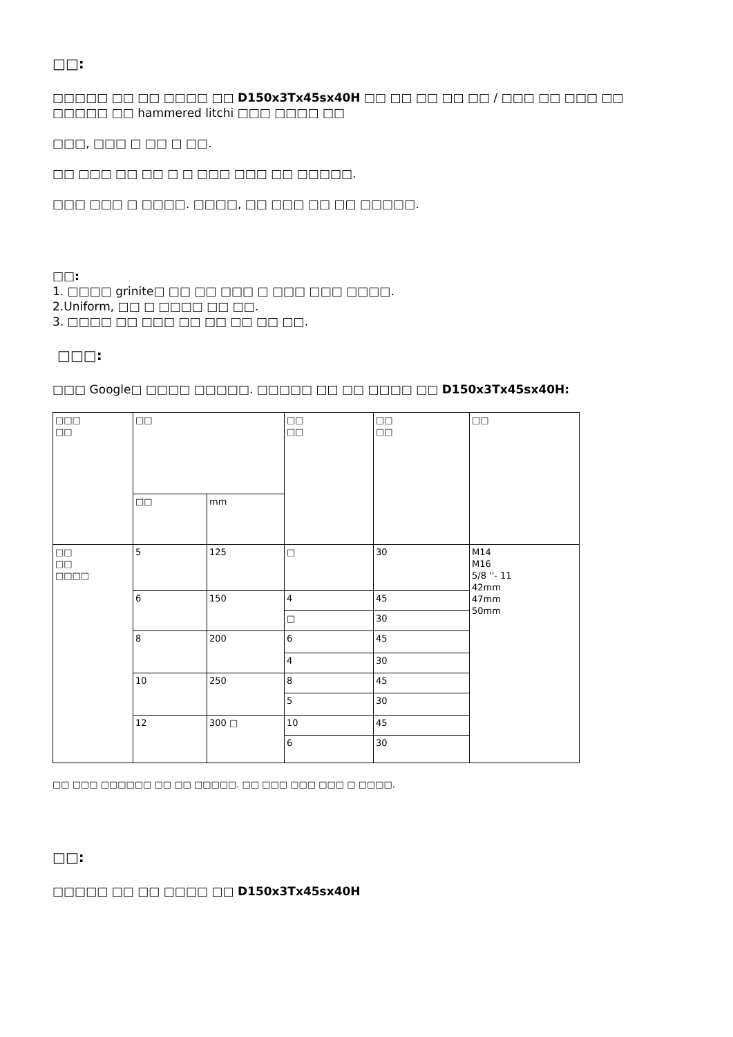□□:
□□□□□ □□ □□ □□□□ □□ D150x3Tx45sx40H □□ □□ □□ □□ □□ / □□□ □□ □□□ □□ □□□□□ □□ hammered litchi □□□ □□□□ □□
□□□, □□□ □ □□ □ □□.
□□ □□□ □□ □□ □ □ □□□ □□□ □□ □□□□□.
□□□ □□□ □ □□□□. □□□□, □□ □□□ □□ □□ □□□□□.
□□:
1. □□□□ grinite□ □□ □□ □□□ □ □□□ □□□ □□□□.
2.Uniform, □□ □ □□□□ □□ □□.
3. □□□□ □□ □□□ □□ □□ □□ □□ □□.
□□□:
□□□ Google□ □□□□ □□□□□. □□□□□ □□ □□ □□□□ □□ D150x3Tx45sx40H:
| □□□ □□ | □□ | | □□ □□ | □□ □□ | □□ |
| | □□ | mm | | | |
| □□ □□ □□□□ | 5 | 125 | □ | 30 | M14 M16 5/8 ''- 11 42mm 47mm 50mm |
| | 6 | 150 | 4 | 45 | |
| | | | □ | 30 | |
| | 8 | 200 | 6 | 45 | |
| | | | 4 | 30 | |
| | 10 | 250 | 8 | 45 | |
| | | | 5 | 30 | |
| | 12 | 300 □ | 10 | 45 | |
| | | | 6 | 30 | |
□□ □□□ □□□□□□ □□ □□ □□□□□. □□ □□□ □□□ □□□ □ □□□□.
□□:
□□□□□ □□ □□ □□□□ □□ D150x3Tx45sx40H